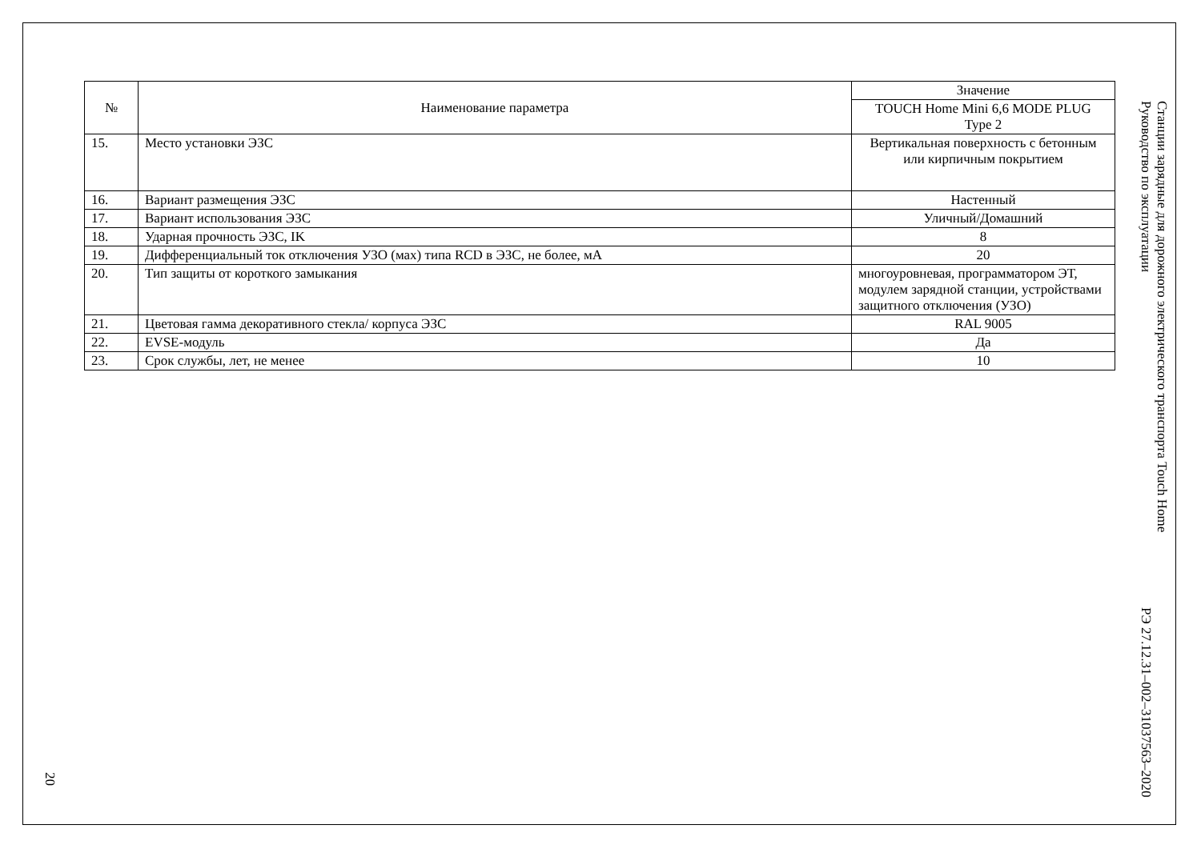20
| № | Наименование параметра | Значение |
| --- | --- | --- |
| | | TOUCH Home Mini 6,6 MODE PLUG Type 2 |
| 15. | Место установки ЭЗС | Вертикальная поверхность с бетонным или кирпичным покрытием |
| 16. | Вариант размещения ЭЗС | Настенный |
| 17. | Вариант использования ЭЗС | Уличный/Домашний |
| 18. | Ударная прочность ЭЗС, IK | 8 |
| 19. | Дифференциальный ток отключения УЗО (мах) типа RCD в ЭЗС, не более, мА | 20 |
| 20. | Тип защиты от короткого замыкания | многоуровневая, программатором ЭТ, модулем зарядной станции, устройствами защитного отключения (УЗО) |
| 21. | Цветовая гамма декоративного стекла/ корпуса ЭЗС | RAL 9005 |
| 22. | EVSE-модуль | Да |
| 23. | Срок службы, лет, не менее | 10 |
Станции зарядные для дорожного электрического транспорта Touch Home
Руководство по эксплуатации РЭ 27.12.31–002–31037563–2020